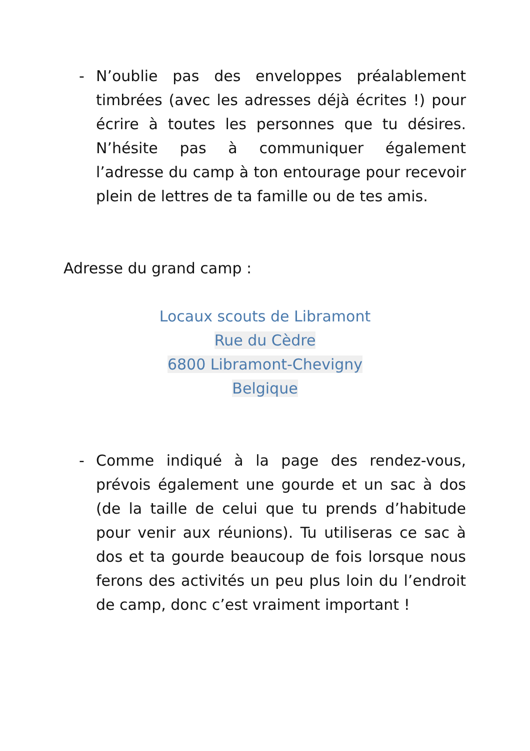- N’oublie pas des enveloppes préalablement timbrées (avec les adresses déjà écrites !) pour écrire à toutes les personnes que tu désires. N’hésite pas à communiquer également l’adresse du camp à ton entourage pour recevoir plein de lettres de ta famille ou de tes amis.
Adresse du grand camp :
Locaux scouts de Libramont
Rue du Cèdre
6800 Libramont-Chevigny
Belgique
- Comme indiqué à la page des rendez-vous, prévois également une gourde et un sac à dos (de la taille de celui que tu prends d’habitude pour venir aux réunions). Tu utiliseras ce sac à dos et ta gourde beaucoup de fois lorsque nous ferons des activités un peu plus loin du l’endroit de camp, donc c’est vraiment important !